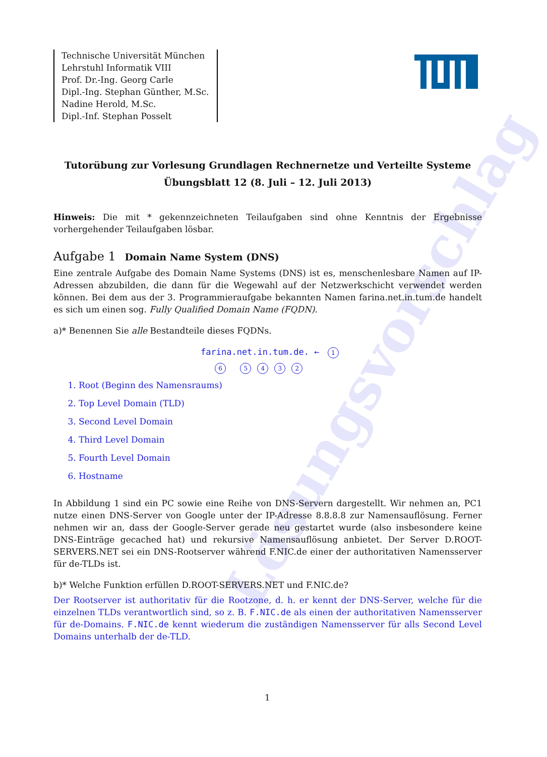Lösungsvorschlag
Technische Universität München
Lehrstuhl Informatik VIII
Prof. Dr.-Ing. Georg Carle
Dipl.-Ing. Stephan Günther, M.Sc.
Nadine Herold, M.Sc.
Dipl.-Inf. Stephan Posselt
Tutorübung zur Vorlesung Grundlagen Rechnernetze und Verteilte Systeme
Übungsblatt 12 (8. Juli – 12. Juli 2013)
Hinweis: Die mit * gekennzeichneten Teilaufgaben sind ohne Kenntnis der Ergebnisse vorhergehender Teilaufgaben lösbar.
Aufgabe 1 Domain Name System (DNS)
Eine zentrale Aufgabe des Domain Name Systems (DNS) ist es, menschenlesbare Namen auf IP-Adressen abzubilden, die dann für die Wegewahl auf der Netzwerkschicht verwendet werden können. Bei dem aus der 3. Programmieraufgabe bekannten Namen farina.net.in.tum.de handelt es sich um einen sog. Fully Qualified Domain Name (FQDN).
a)* Benennen Sie alle Bestandteile dieses FQDNs.
farina.net.in.tum.de. ← 1
6 5432
1. Root (Beginn des Namensraums)
2. Top Level Domain (TLD)
3. Second Level Domain
4. Third Level Domain
5. Fourth Level Domain
6. Hostname
In Abbildung 1 sind ein PC sowie eine Reihe von DNS-Servern dargestellt. Wir nehmen an, PC1 nutze einen DNS-Server von Google unter der IP-Adresse 8.8.8.8 zur Namensauflösung. Ferner nehmen wir an, dass der Google-Server gerade neu gestartet wurde (also insbesondere keine DNS-Einträge gecached hat) und rekursive Namensauflösung anbietet. Der Server D.ROOT-SERVERS.NET sei ein DNS-Rootserver während F.NIC.de einer der authoritativen Namensserver für de-TLDs ist.
b)* Welche Funktion erfüllen D.ROOT-SERVERS.NET und F.NIC.de?
Der Rootserver ist authoritativ für die Rootzone, d. h. er kennt der DNS-Server, welche für die einzelnen TLDs verantwortlich sind, so z. B. F.NIC.de als einen der authoritativen Namensserver für de-Domains. F.NIC.de kennt wiederum die zuständigen Namensserver für alls Second Level Domains unterhalb der de-TLD.
1